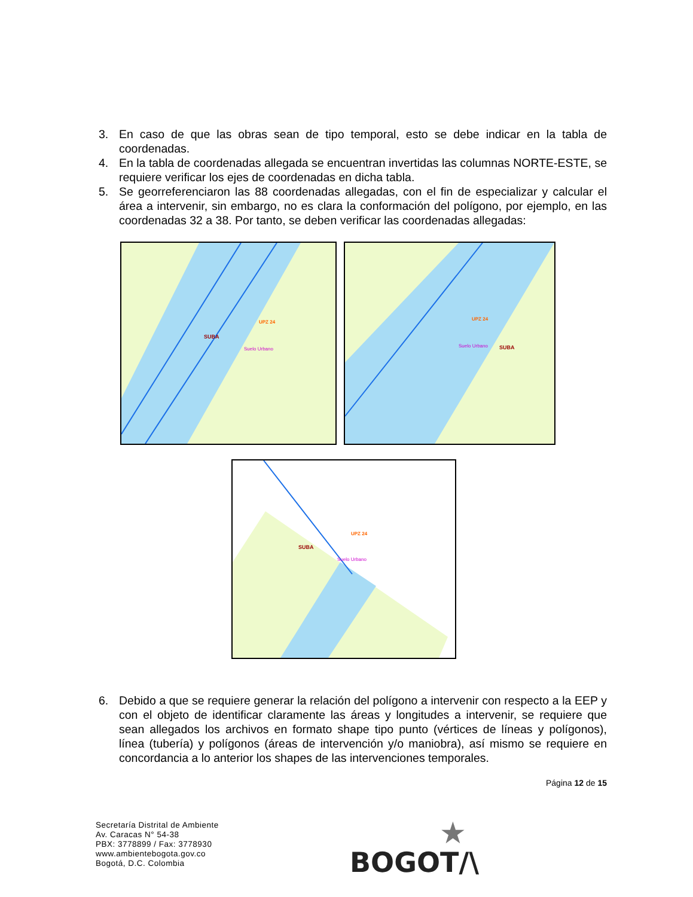3. En caso de que las obras sean de tipo temporal, esto se debe indicar en la tabla de coordenadas.
4. En la tabla de coordenadas allegada se encuentran invertidas las columnas NORTE-ESTE, se requiere verificar los ejes de coordenadas en dicha tabla.
5. Se georreferenciaron las 88 coordenadas allegadas, con el fin de especializar y calcular el área a intervenir, sin embargo, no es clara la conformación del polígono, por ejemplo, en las coordenadas 32 a 38. Por tanto, se deben verificar las coordenadas allegadas:
SUBA
UPZ 24
Suelo Urbano
UPZ 24
Suelo Urbano
SUBA
UPZ 24
SUBA
Suelo Urbano
6. Debido a que se requiere generar la relación del polígono a intervenir con respecto a la EEP y con el objeto de identificar claramente las áreas y longitudes a intervenir, se requiere que sean allegados los archivos en formato shape tipo punto (vértices de líneas y polígonos), línea (tubería) y polígonos (áreas de intervención y/o maniobra), así mismo se requiere en concordancia a lo anterior los shapes de las intervenciones temporales.
Página 12 de 15
Secretaría Distrital de Ambiente
Av. Caracas N° 54-38
PBX: 3778899 / Fax: 3778930
www.ambientebogota.gov.co
Bogotá, D.C. Colombia
★
BOGOT/\